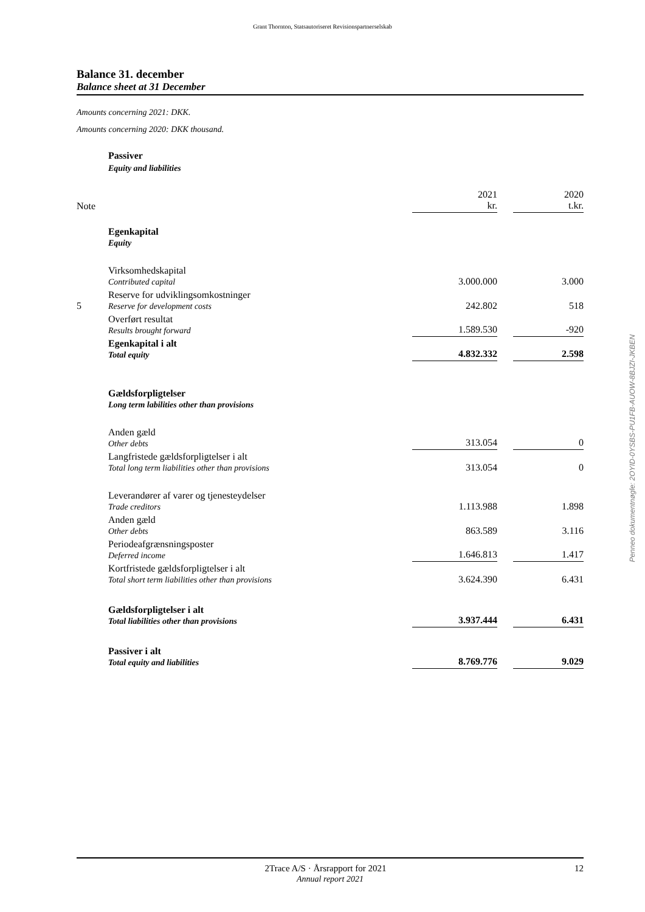Grant Thornton, Statsautoriseret Revisionspartnerselskab
Balance 31. december
Balance sheet at 31 December
Amounts concerning 2021: DKK.
Amounts concerning 2020: DKK thousand.
| | Passiver | | | |
| | Equity and liabilities | | | |
| Note | | 2021 kr. | | 2020 t.kr. |
| | Egenkapital Equity | | | |
| | Virksomhedskapital Contributed capital | 3.000.000 | | 3.000 |
| 5 | Reserve for udviklingsomkostninger Reserve for development costs | 242.802 | | 518 |
| | Overført resultat Results brought forward | 1.589.530 | | -920 |
| | Egenkapital i alt Total equity | 4.832.332 | | 2.598 |
| | Gældsforpligtelser Long term labilities other than provisions | | | |
| | Anden gæld Other debts | 313.054 | | 0 |
| | Langfristede gældsforpligtelser i alt Total long term liabilities other than provisions | 313.054 | | 0 |
| | Leverandører af varer og tjenesteydelser Trade creditors | 1.113.988 | | 1.898 |
| | Anden gæld Other debts | 863.589 | | 3.116 |
| | Periodeafgrænsningsposter Deferred income | 1.646.813 | | 1.417 |
| | Kortfristede gældsforpligtelser i alt Total short term liabilities other than provisions | 3.624.390 | | 6.431 |
| | Gældsforpligtelser i alt Total liabilities other than provisions | 3.937.444 | | 6.431 |
| | Passiver i alt Total equity and liabilities | 8.769.776 | | 9.029 |
Penneo dokumentnøgle: 2OYID-0YSBS-PU1FB-AUOW-8BJZI-JKBEN
2Trace A/S · Årsrapport for 2021 12
Annual report 2021